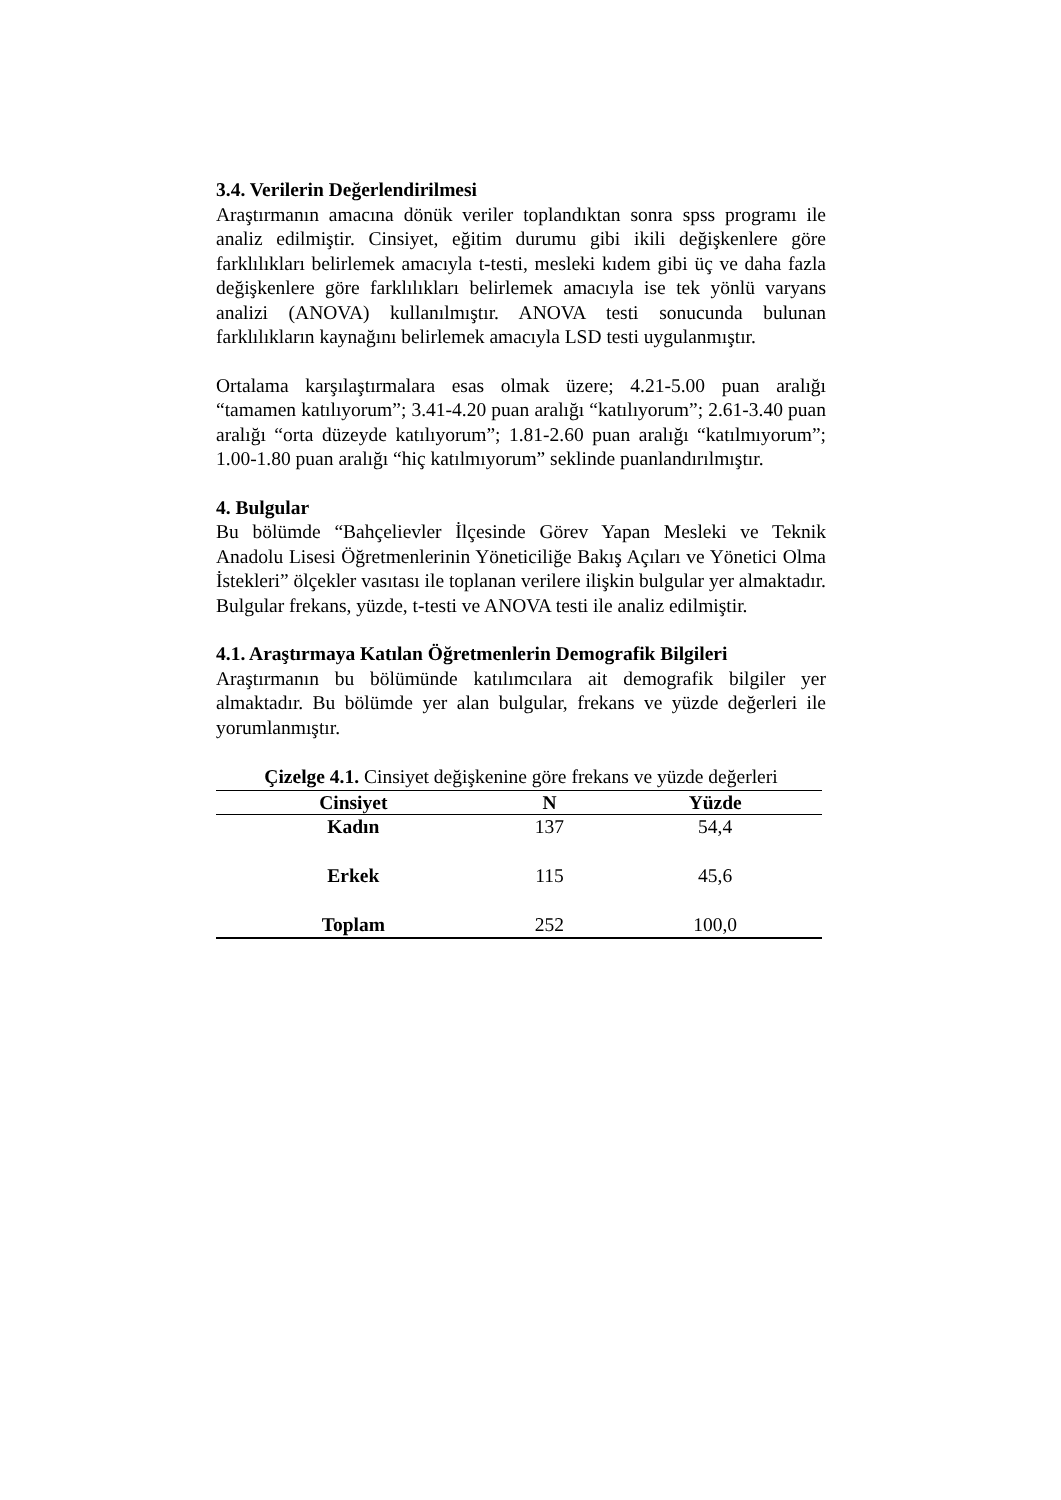3.4. Verilerin Değerlendirilmesi
Araştırmanın amacına dönük veriler toplandıktan sonra spss programı ile analiz edilmiştir. Cinsiyet, eğitim durumu gibi ikili değişkenlere göre farklılıkları belirlemek amacıyla t-testi, mesleki kıdem gibi üç ve daha fazla değişkenlere göre farklılıkları belirlemek amacıyla ise tek yönlü varyans analizi (ANOVA) kullanılmıştır. ANOVA testi sonucunda bulunan farklılıkların kaynağını belirlemek amacıyla LSD testi uygulanmıştır.
Ortalama karşılaştırmalara esas olmak üzere; 4.21-5.00 puan aralığı “tamamen katılıyorum”; 3.41-4.20 puan aralığı “katılıyorum”; 2.61-3.40 puan aralığı “orta düzeyde katılıyorum”; 1.81-2.60 puan aralığı “katılmıyorum”; 1.00-1.80 puan aralığı “hiç katılmıyorum” seklinde puanlandırılmıştır.
4. Bulgular
Bu bölümde “Bahçelievler İlçesinde Görev Yapan Mesleki ve Teknik Anadolu Lisesi Öğretmenlerinin Yöneticiliğe Bakış Açıları ve Yönetici Olma İstekleri” ölçekler vasıtası ile toplanan verilere ilişkin bulgular yer almaktadır. Bulgular frekans, yüzde, t-testi ve ANOVA testi ile analiz edilmiştir.
4.1. Araştırmaya Katılan Öğretmenlerin Demografik Bilgileri
Araştırmanın bu bölümünde katılımcılara ait demografik bilgiler yer almaktadır. Bu bölümde yer alan bulgular, frekans ve yüzde değerleri ile yorumlanmıştır.
Çizelge 4.1. Cinsiyet değişkenine göre frekans ve yüzde değerleri
| Cinsiyet | N | Yüzde |
| --- | --- | --- |
| Kadın | 137 | 54,4 |
| Erkek | 115 | 45,6 |
| Toplam | 252 | 100,0 |